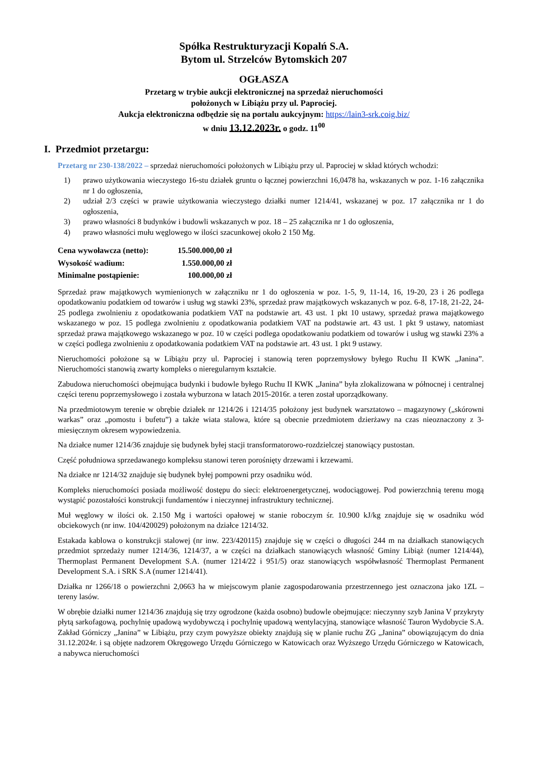Spółka Restrukturyzacji Kopalń S.A.
Bytom ul. Strzelców Bytomskich 207
OGŁASZA
Przetarg w trybie aukcji elektronicznej na sprzedaż nieruchomości
położonych w Libiążu przy ul. Paprociej.
Aukcja elektroniczna odbędzie się na portalu aukcyjnym: https://lain3-srk.coig.biz/
w dniu 13.12.2023r. o godz. 11<sup>00</sup>
I. Przedmiot przetargu:
Przetarg nr 230-138/2022 – sprzedaż nieruchomości położonych w Libiążu przy ul. Paprociej w skład których wchodzi:
1) prawo użytkowania wieczystego 16-stu działek gruntu o łącznej powierzchni 16,0478 ha, wskazanych w poz. 1-16 załącznika nr 1 do ogłoszenia,
2) udział 2/3 części w prawie użytkowania wieczystego działki numer 1214/41, wskazanej w poz. 17 załącznika nr 1 do ogłoszenia,
3) prawo własności 8 budynków i budowli wskazanych w poz. 18 – 25 załącznika nr 1 do ogłoszenia,
4) prawo własności mułu węglowego w ilości szacunkowej około 2 150 Mg.
| Cena wywoławcza (netto): | 15.500.000,00 zł |
| Wysokość wadium: | 1.550.000,00 zł |
| Minimalne postąpienie: | 100.000,00 zł |
Sprzedaż praw majątkowych wymienionych w załączniku nr 1 do ogłoszenia w poz. 1-5, 9, 11-14, 16, 19-20, 23 i 26 podlega opodatkowaniu podatkiem od towarów i usług wg stawki 23%, sprzedaż praw majątkowych wskazanych w poz. 6-8, 17-18, 21-22, 24-25 podlega zwolnieniu z opodatkowania podatkiem VAT na podstawie art. 43 ust. 1 pkt 10 ustawy, sprzedaż prawa majątkowego wskazanego w poz. 15 podlega zwolnieniu z opodatkowania podatkiem VAT na podstawie art. 43 ust. 1 pkt 9 ustawy, natomiast sprzedaż prawa majątkowego wskazanego w poz. 10 w części podlega opodatkowaniu podatkiem od towarów i usług wg stawki 23% a w części podlega zwolnieniu z opodatkowania podatkiem VAT na podstawie art. 43 ust. 1 pkt 9 ustawy.
Nieruchomości położone są w Libiążu przy ul. Paprociej i stanowią teren poprzemysłowy byłego Ruchu II KWK „Janina”. Nieruchomości stanowią zwarty kompleks o nieregularnym kształcie.
Zabudowa nieruchomości obejmująca budynki i budowle byłego Ruchu II KWK „Janina” była zlokalizowana w północnej i centralnej części terenu poprzemysłowego i została wyburzona w latach 2015-2016r. a teren został uporządkowany.
Na przedmiotowym terenie w obrębie działek nr 1214/26 i 1214/35 położony jest budynek warsztatowo – magazynowy („skórowni warkas” oraz „pomostu i bufetu”) a także wiata stalowa, które są obecnie przedmiotem dzierżawy na czas nieoznaczony z 3- miesięcznym okresem wypowiedzenia.
Na działce numer 1214/36 znajduje się budynek byłej stacji transformatorowo-rozdzielczej stanowiący pustostan.
Część południowa sprzedawanego kompleksu stanowi teren porośnięty drzewami i krzewami.
Na działce nr 1214/32 znajduje się budynek byłej pompowni przy osadniku wód.
Kompleks nieruchomości posiada możliwość dostępu do sieci: elektroenergetycznej, wodociągowej. Pod powierzchnią terenu mogą wystąpić pozostałości konstrukcji fundamentów i nieczynnej infrastruktury technicznej.
Muł węglowy w ilości ok. 2.150 Mg i wartości opałowej w stanie roboczym śr. 10.900 kJ/kg znajduje się w osadniku wód obciekowych (nr inw. 104/420029) położonym na działce 1214/32.
Estakada kablowa o konstrukcji stalowej (nr inw. 223/420115) znajduje się w części o długości 244 m na działkach stanowiących przedmiot sprzedaży numer 1214/36, 1214/37, a w części na działkach stanowiących własność Gminy Libiąż (numer 1214/44), Thermoplast Permanent Development S.A. (numer 1214/22 i 951/5) oraz stanowiących współwłasność Thermoplast Permanent Development S.A. i SRK S.A (numer 1214/41).
Działka nr 1266/18 o powierzchni 2,0663 ha w miejscowym planie zagospodarowania przestrzennego jest oznaczona jako 1ZL – tereny lasów.
W obrębie działki numer 1214/36 znajdują się trzy ogrodzone (każda osobno) budowle obejmujące: nieczynny szyb Janina V przykryty płytą sarkofagową, pochylnię upadową wydobywczą i pochylnię upadową wentylacyjną, stanowiące własność Tauron Wydobycie S.A. Zakład Górniczy „Janina” w Libiążu, przy czym powyższe obiekty znajdują się w planie ruchu ZG „Janina” obowiązującym do dnia 31.12.2024r. i są objęte nadzorem Okręgowego Urzędu Górniczego w Katowicach oraz Wyższego Urzędu Górniczego w Katowicach, a nabywca nieruchomości